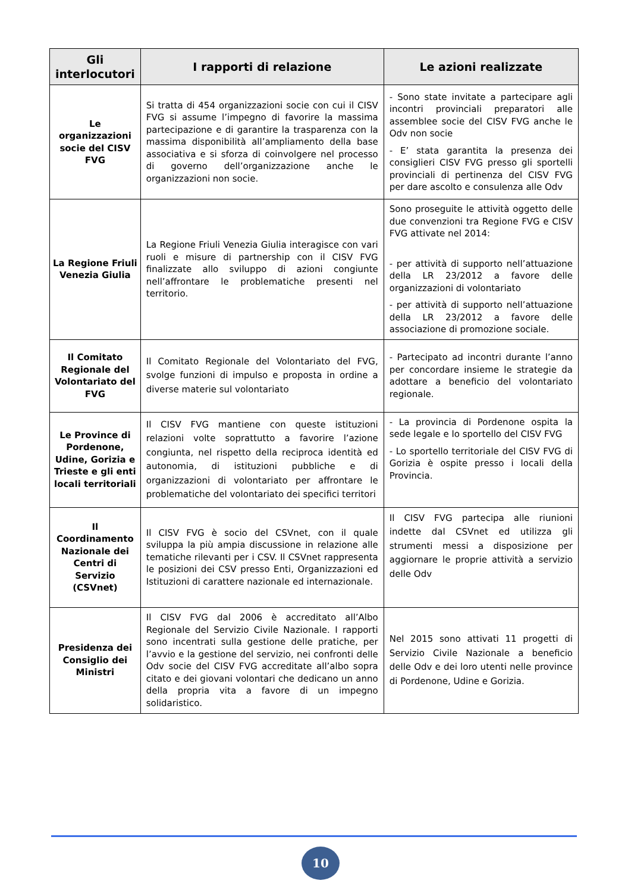| Gli interlocutori | I rapporti di relazione | Le azioni realizzate |
| --- | --- | --- |
| Le organizzazioni socie del CISV FVG | Si tratta di 454 organizzazioni socie con cui il CISV FVG si assume l’impegno di favorire la massima partecipazione e di garantire la trasparenza con la massima disponibilità all’ampliamento della base associativa e si sforza di coinvolgere nel processo di governo dell’organizzazione anche le organizzazioni non socie. | - Sono state invitate a partecipare agli incontri provinciali preparatori alle assemblee socie del CISV FVG anche le Odv non socie - E’ stata garantita la presenza dei consiglieri CISV FVG presso gli sportelli provinciali di pertinenza del CISV FVG per dare ascolto e consulenza alle Odv |
| La Regione Friuli Venezia Giulia | La Regione Friuli Venezia Giulia interagisce con vari ruoli e misure di partnership con il CISV FVG finalizzate allo sviluppo di azioni congiunte nell’affrontare le problematiche presenti nel territorio. | Sono proseguite le attività oggetto delle due convenzioni tra Regione FVG e CISV FVG attivate nel 2014: - per attività di supporto nell’attuazione della LR 23/2012 a favore delle organizzazioni di volontariato - per attività di supporto nell’attuazione della LR 23/2012 a favore delle associazione di promozione sociale. |
| Il Comitato Regionale del Volontariato del FVG | Il Comitato Regionale del Volontariato del FVG, svolge funzioni di impulso e proposta in ordine a diverse materie sul volontariato | - Partecipato ad incontri durante l’anno per concordare insieme le strategie da adottare a beneficio del volontariato regionale. |
| Le Province di Pordenone, Udine, Gorizia e Trieste e gli enti locali territoriali | Il CISV FVG mantiene con queste istituzioni relazioni volte soprattutto a favorire l’azione congiunta, nel rispetto della reciproca identità ed autonomia, di istituzioni pubbliche e di organizzazioni di volontariato per affrontare le problematiche del volontariato dei specifici territori | - La provincia di Pordenone ospita la sede legale e lo sportello del CISV FVG - Lo sportello territoriale del CISV FVG di Gorizia è ospite presso i locali della Provincia. |
| Il Coordinamento Nazionale dei Centri di Servizio (CSVnet) | Il CISV FVG è socio del CSVnet, con il quale sviluppa la più ampia discussione in relazione alle tematiche rilevanti per i CSV. Il CSVnet rappresenta le posizioni dei CSV presso Enti, Organizzazioni ed Istituzioni di carattere nazionale ed internazionale. | Il CISV FVG partecipa alle riunioni indette dal CSVnet ed utilizza gli strumenti messi a disposizione per aggiornare le proprie attività a servizio delle Odv |
| Presidenza dei Consiglio dei Ministri | Il CISV FVG dal 2006 è accreditato all’Albo Regionale del Servizio Civile Nazionale. I rapporti sono incentrati sulla gestione delle pratiche, per l’avvio e la gestione del servizio, nei confronti delle Odv socie del CISV FVG accreditate all’albo sopra citato e dei giovani volontari che dedicano un anno della propria vita a favore di un impegno solidaristico. | Nel 2015 sono attivati 11 progetti di Servizio Civile Nazionale a beneficio delle Odv e dei loro utenti nelle province di Pordenone, Udine e Gorizia. |
10